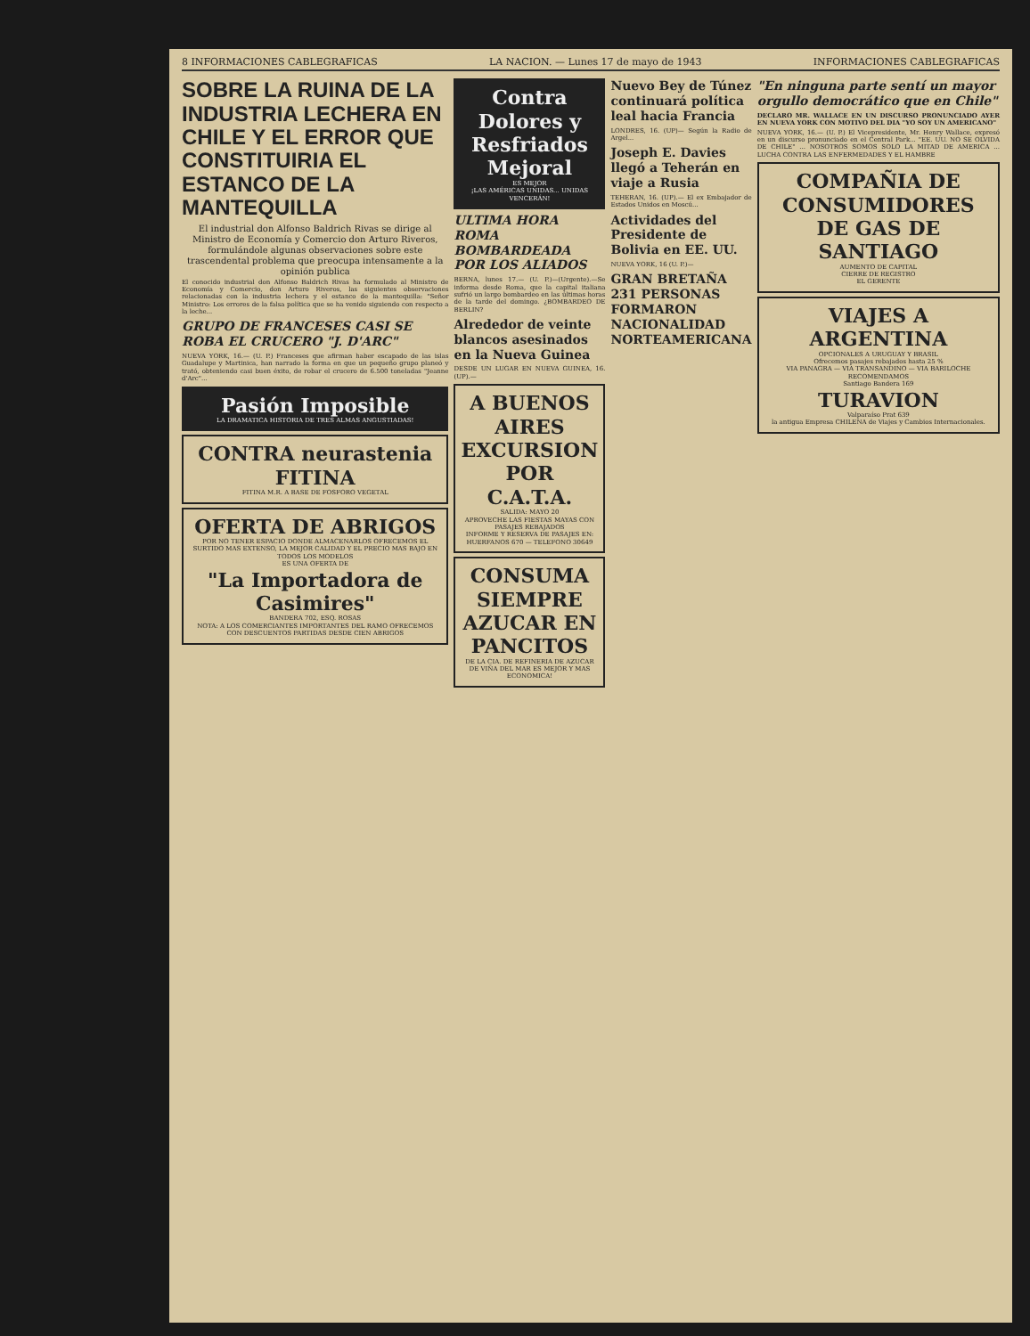8 INFORMACIONES CABLEGRAFICAS LA NACION. — Lunes 17 de mayo de 1943 INFORMACIONES CABLEGRAFICAS
SOBRE LA RUINA DE LA INDUSTRIA LECHERA EN CHILE Y EL ERROR QUE CONSTITUIRIA EL ESTANCO DE LA MANTEQUILLA
El industrial don Alfonso Baldrich Rivas se dirige al Ministro de Economía y Comercio don Arturo Riveros, formulándole algunas observaciones sobre este trascendental problema que preocupa intensamente a la opinión publica
El conocido industrial don Alfonso Baldrich Rivas ha formulado al Ministro de Economía y Comercio, don Arturo Riveros, las siguientes observaciones relacionadas con la industria lechera y el estanco de la mantequilla: "Señor Ministro: Los errores de la falsa política que se ha venido siguiendo con respecto a la leche...
GRUPO DE FRANCESES CASI SE ROBA EL CRUCERO "J. D'ARC"
NUEVA YORK, 16.— (U. P.) Franceses que afirman haber escapado de las islas Guadalupe y Martinica, han narrado la forma en que un pequeño grupo planeó y trató, obteniendo casi buen éxito, de robar el crucero de 6.500 toneladas "Jeanne d'Arc"...
Pasión Imposible
LA DRAMATICA HISTORIA DE TRES ALMAS ANGUSTIADAS!
CONTRA neurastenia FITINA
FITINA M.R. A BASE DE FOSFORO VEGETAL
OFERTA DE ABRIGOS
POR NO TENER ESPACIO DONDE ALMACENARLOS OFRECEMOS EL SURTIDO MAS EXTENSO, LA MEJOR CALIDAD Y EL PRECIO MAS BAJO EN TODOS LOS MODELOS
ES UNA OFERTA DE
"La Importadora de Casimires"
BANDERA 702, ESQ. ROSAS
NOTA: A LOS COMERCIANTES IMPORTANTES DEL RAMO OFRECEMOS CON DESCUENTOS PARTIDAS DESDE CIEN ABRIGOS
Contra Dolores y Resfriados Mejoral
ES MEJOR
¡LAS AMÉRICAS UNIDAS... UNIDAS VENCERÁN!
ULTIMA HORA ROMA BOMBARDEADA POR LOS ALIADOS
BERNA, lunes 17.— (U. P.)—(Urgente).—Se informa desde Roma, que la capital italiana sufrió un largo bombardeo en las últimas horas de la tarde del domingo. ¿BOMBARDEO DE BERLIN?
Alrededor de veinte blancos asesinados en la Nueva Guinea
DESDE UN LUGAR EN NUEVA GUINEA, 16. (UP).—
A BUENOS AIRES EXCURSION POR C.A.T.A.
SALIDA: MAYO 20
APROVECHE LAS FIESTAS MAYAS CON PASAJES REBAJADOS
INFORME Y RESERVA DE PASAJES EN: HUERFANOS 670 — TELEFONO 30649
CONSUMA SIEMPRE AZUCAR EN PANCITOS
DE LA CIA. DE REFINERIA DE AZUCAR DE VIÑA DEL MAR ES MEJOR Y MAS ECONOMICA!
Nuevo Bey de Túnez continuará política leal hacia Francia
LONDRES, 16. (UP)— Según la Radio de Argel...
Joseph E. Davies llegó a Teherán en viaje a Rusia
TEHERAN, 16. (UP).— El ex Embajador de Estados Unidos en Moscú...
Actividades del Presidente de Bolivia en EE. UU.
NUEVA YORK, 16 (U. P.)—
GRAN BRETAÑA 231 PERSONAS FORMARON NACIONALIDAD NORTEAMERICANA
"En ninguna parte sentí un mayor orgullo democrático que en Chile"
DECLARO MR. WALLACE EN UN DISCURSO PRONUNCIADO AYER EN NUEVA YORK CON MOTIVO DEL DIA "YO SOY UN AMERICANO"
NUEVA YORK, 16.— (U. P.) El Vicepresidente, Mr. Henry Wallace, expresó en un discurso pronunciado en el Central Park... "EE. UU. NO SE OLVIDA DE CHILE" ... NOSOTROS SOMOS SOLO LA MITAD DE AMERICA ... LUCHA CONTRA LAS ENFERMEDADES Y EL HAMBRE
COMPAÑIA DE CONSUMIDORES DE GAS DE SANTIAGO
AUMENTO DE CAPITAL
CIERRE DE REGISTRO
EL GERENTE
VIAJES A ARGENTINA
OPCIONALES A URUGUAY Y BRASIL
Ofrecemos pasajes rebajados hasta 25 %
VIA PANAGRA — VIA TRANSANDINO — VIA BARILOCHE
RECOMENDAMOS
Santiago Bandera 169
TURAVION
Valparaíso Prat 639
la antigua Empresa CHILENA de Viajes y Cambios Internacionales.